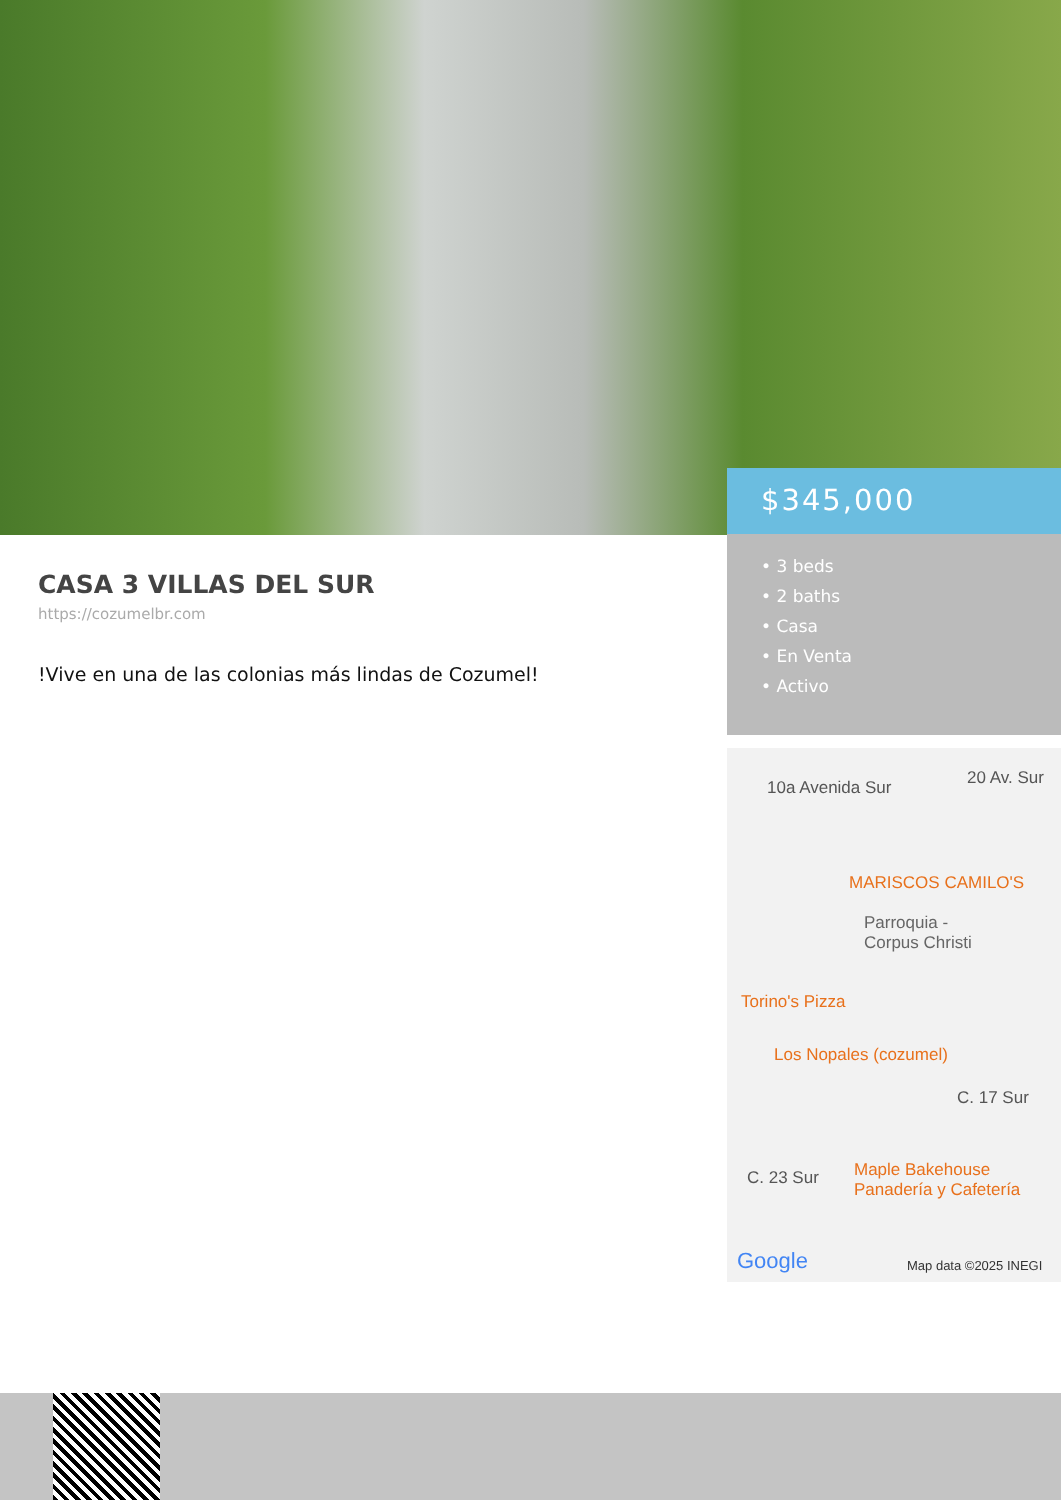$345,000
• 3 beds
• 2 baths
• Casa
• En Venta
• Activo
CASA 3 VILLAS DEL SUR
https://cozumelbr.com
!Vive en una de las colonias más lindas de Cozumel!
10a Avenida Sur 20 Av. Sur
MARISCOS CAMILO'S
Parroquia -
Corpus Christi
Torino's Pizza
Los Nopales (cozumel)
C. 17 Sur
C. 23 Sur
Maple Bakehouse
Panadería y Cafetería
Google Map data ©2025 INEGI